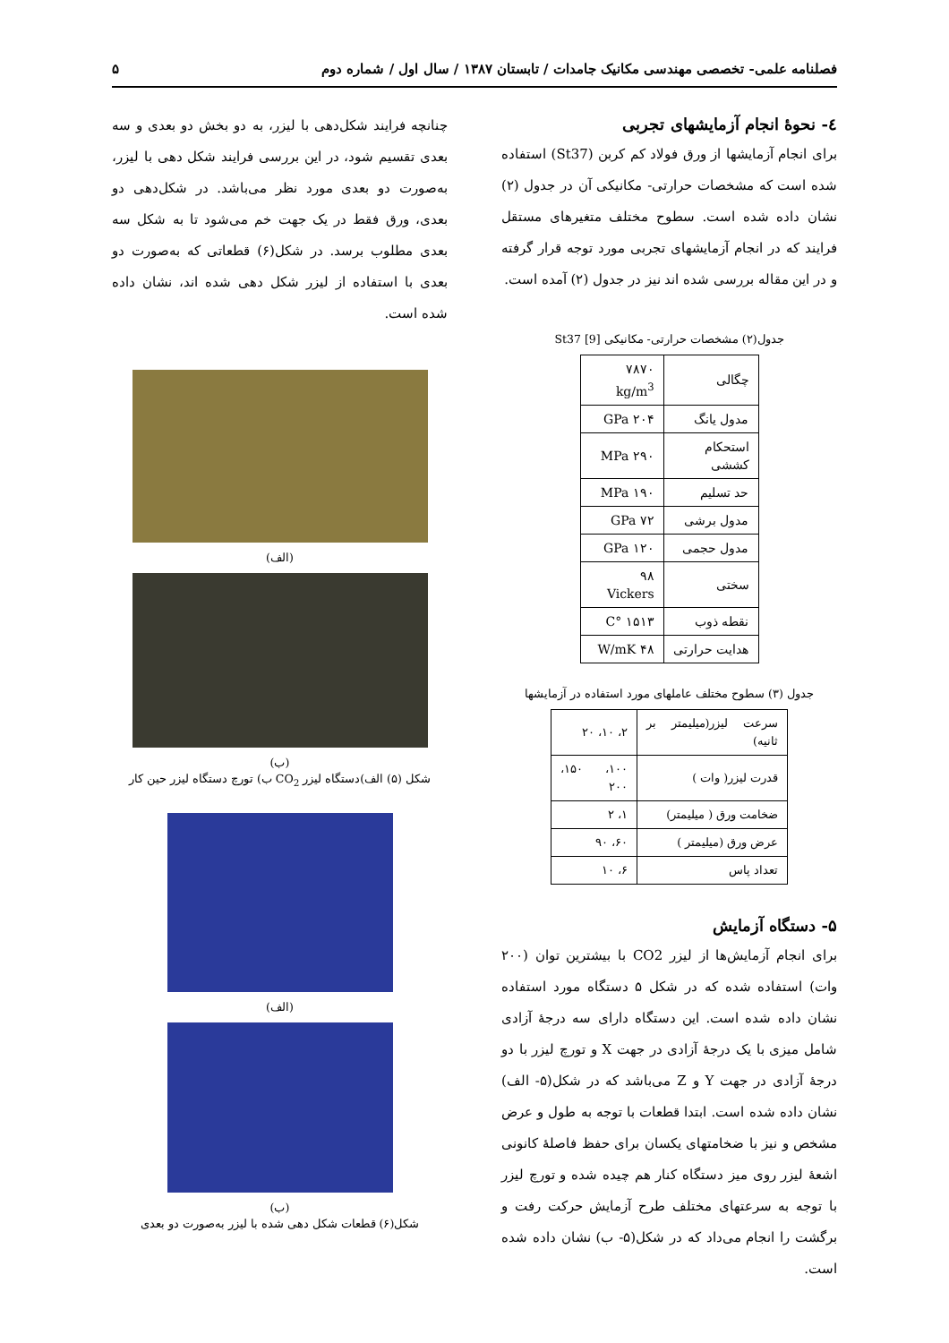فصلنامه علمی- تخصصی مهندسی مکانیک جامدات / تابستان ۱۳۸۷ / سال اول / شماره دوم ۵
٤- نحوۀ انجام آزمایشهای تجربی
برای انجام آزمایشها از ورق فولاد کم کربن (St37) استفاده شده است که مشخصات حرارتی- مکانیکی آن در جدول (۲) نشان داده شده است. سطوح مختلف متغیرهای مستقل فرایند که در انجام آزمایشهای تجربی مورد توجه قرار گرفته و در این مقاله بررسی شده اند نیز در جدول (۲) آمده است.
جدول(۲) مشخصات حرارتی- مکانیکی St37 [9]
| چگالی | ۷۸۷۰ kg/m<sup>3</sup> |
| مدول یانگ | ۲۰۴ GPa |
| استحکام کششی | ۲۹۰ MPa |
| حد تسلیم | ۱۹۰ MPa |
| مدول برشی | ۷۲ GPa |
| مدول حجمی | ۱۲۰ GPa |
| سختی | ۹۸ Vickers |
| نقطه ذوب | ۱۵۱۳ °C |
| هدایت حرارتی | ۴۸ W/mK |
جدول (۳) سطوح مختلف عاملهای مورد استفاده در آزمایشها
| سرعت لیزر(میلیمتر بر ثانیه) | ۲، ۱۰، ۲۰ |
| قدرت لیزر( وات ) | ۱۰۰، ۱۵۰، ۲۰۰ |
| ضخامت ورق ( میلیمتر) | ۱، ۲ |
| عرض ورق (میلیمتر ) | ۶۰، ۹۰ |
| تعداد پاس | ۶، ۱۰ |
۵- دستگاه آزمایش
برای انجام آزمایش‌ها از لیزر CO2 با بیشترین توان (۲۰۰ وات) استفاده شده که در شکل ۵ دستگاه مورد استفاده نشان داده شده است. این دستگاه دارای سه درجۀ آزادی شامل میزی با یک درجۀ آزادی در جهت X و تورچ لیزر با دو درجۀ آزادی در جهت Y و Z می‌باشد که در شکل(۵- الف) نشان داده شده است. ابتدا قطعات با توجه به طول و عرض مشخص و نیز با ضخامتهای یکسان برای حفظ فاصلۀ کانونی اشعۀ لیزر روی میز دستگاه کنار هم چیده شده و تورچ لیزر با توجه به سرعتهای مختلف طرح آزمایش حرکت رفت و برگشت را انجام می‌داد که در شکل(۵- ب) نشان داده شده است.
چنانچه فرایند شکل‌دهی با لیزر، به دو بخش دو بعدی و سه بعدی تقسیم شود، در این بررسی فرایند شکل دهی با لیزر، به‌صورت دو بعدی مورد نظر می‌باشد. در شکل‌دهی دو بعدی، ورق فقط در یک جهت خم می‌شود تا به شکل سه بعدی مطلوب برسد. در شکل(۶) قطعاتی که به‌صورت دو بعدی با استفاده از لیزر شکل دهی شده اند، نشان داده شده است.
(الف)
(ب)
شکل (۵) الف)دستگاه لیزر CO<sub>2</sub> ب) تورچ دستگاه لیزر حین کار
(الف)
(ب)
شکل(۶) قطعات شکل دهی شده با لیزر به‌صورت دو بعدی